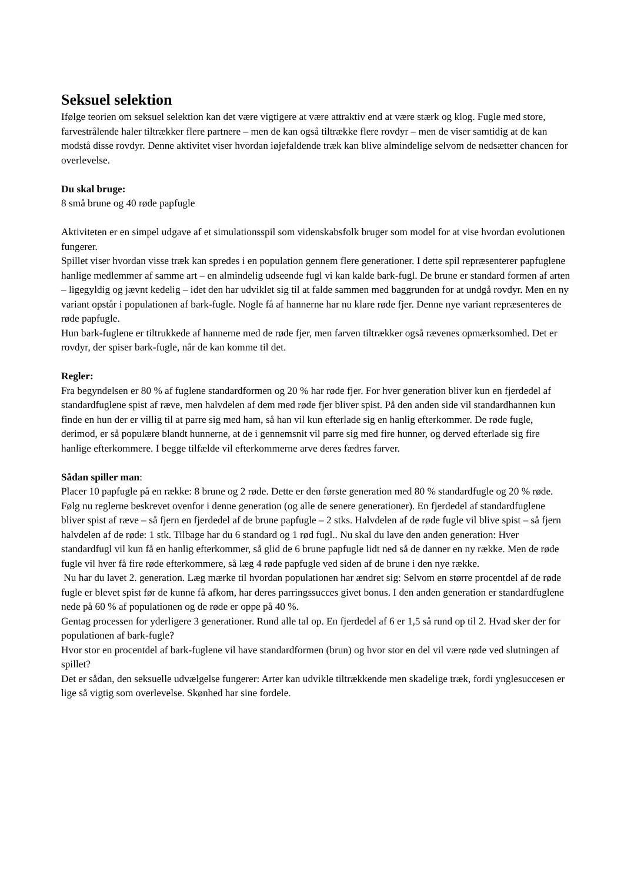Seksuel selektion
Ifølge teorien om seksuel selektion kan det være vigtigere at være attraktiv end at være stærk og klog. Fugle med store, farvestrålende haler tiltrækker flere partnere – men de kan også tiltrække flere rovdyr – men de viser samtidig at de kan modstå disse rovdyr. Denne aktivitet viser hvordan iøjefaldende træk kan blive almindelige selvom de nedsætter chancen for overlevelse.
Du skal bruge:
8 små brune og 40 røde papfugle
Aktiviteten er en simpel udgave af et simulationsspil som videnskabsfolk bruger som model for at vise hvordan evolutionen fungerer.
Spillet viser hvordan visse træk kan spredes i en population gennem flere generationer. I dette spil repræsenterer papfuglene hanlige medlemmer af samme art – en almindelig udseende fugl vi kan kalde bark-fugl. De brune er standard formen af arten – ligegyldig og jævnt kedelig – idet den har udviklet sig til at falde sammen med baggrunden for at undgå rovdyr. Men en ny variant opstår i populationen af bark-fugle. Nogle få af hannerne har nu klare røde fjer. Denne nye variant repræsenteres de røde papfugle.
Hun bark-fuglene er tiltrukkede af hannerne med de røde fjer, men farven tiltrækker også rævenes opmærksomhed. Det er rovdyr, der spiser bark-fugle, når de kan komme til det.
Regler:
Fra begyndelsen er 80 % af fuglene standardformen og 20 % har røde fjer. For hver generation bliver kun en fjerdedel af standardfuglene spist af ræve, men halvdelen af dem med røde fjer bliver spist. På den anden side vil standardhannen kun finde en hun der er villig til at parre sig med ham, så han vil kun efterlade sig en hanlig efterkommer. De røde fugle, derimod, er så populære blandt hunnerne, at de i gennemsnit vil parre sig med fire hunner, og derved efterlade sig fire hanlige efterkommere. I begge tilfælde vil efterkommerne arve deres fædres farver.
Sådan spiller man:
Placer 10 papfugle på en række: 8 brune og 2 røde. Dette er den første generation med 80 % standardfugle og 20 % røde. Følg nu reglerne beskrevet ovenfor i denne generation (og alle de senere generationer). En fjerdedel af standardfuglene bliver spist af ræve – så fjern en fjerdedel af de brune papfugle – 2 stks. Halvdelen af de røde fugle vil blive spist – så fjern halvdelen af de røde: 1 stk. Tilbage har du 6 standard og 1 rød fugl.. Nu skal du lave den anden generation: Hver standardfugl vil kun få en hanlig efterkommer, så glid de 6 brune papfugle lidt ned så de danner en ny række. Men de røde fugle vil hver få fire røde efterkommere, så læg 4 røde papfugle ved siden af de brune i den nye række.
Nu har du lavet 2. generation. Læg mærke til hvordan populationen har ændret sig: Selvom en større procentdel af de røde fugle er blevet spist før de kunne få afkom, har deres parringssucces givet bonus. I den anden generation er standardfuglene nede på 60 % af populationen og de røde er oppe på 40 %.
Gentag processen for yderligere 3 generationer. Rund alle tal op. En fjerdedel af 6 er 1,5 så rund op til 2. Hvad sker der for populationen af bark-fugle?
Hvor stor en procentdel af bark-fuglene vil have standardformen (brun) og hvor stor en del vil være røde ved slutningen af spillet?
Det er sådan, den seksuelle udvælgelse fungerer: Arter kan udvikle tiltrækkende men skadelige træk, fordi ynglesuccesen er lige så vigtig som overlevelse. Skønhed har sine fordele.